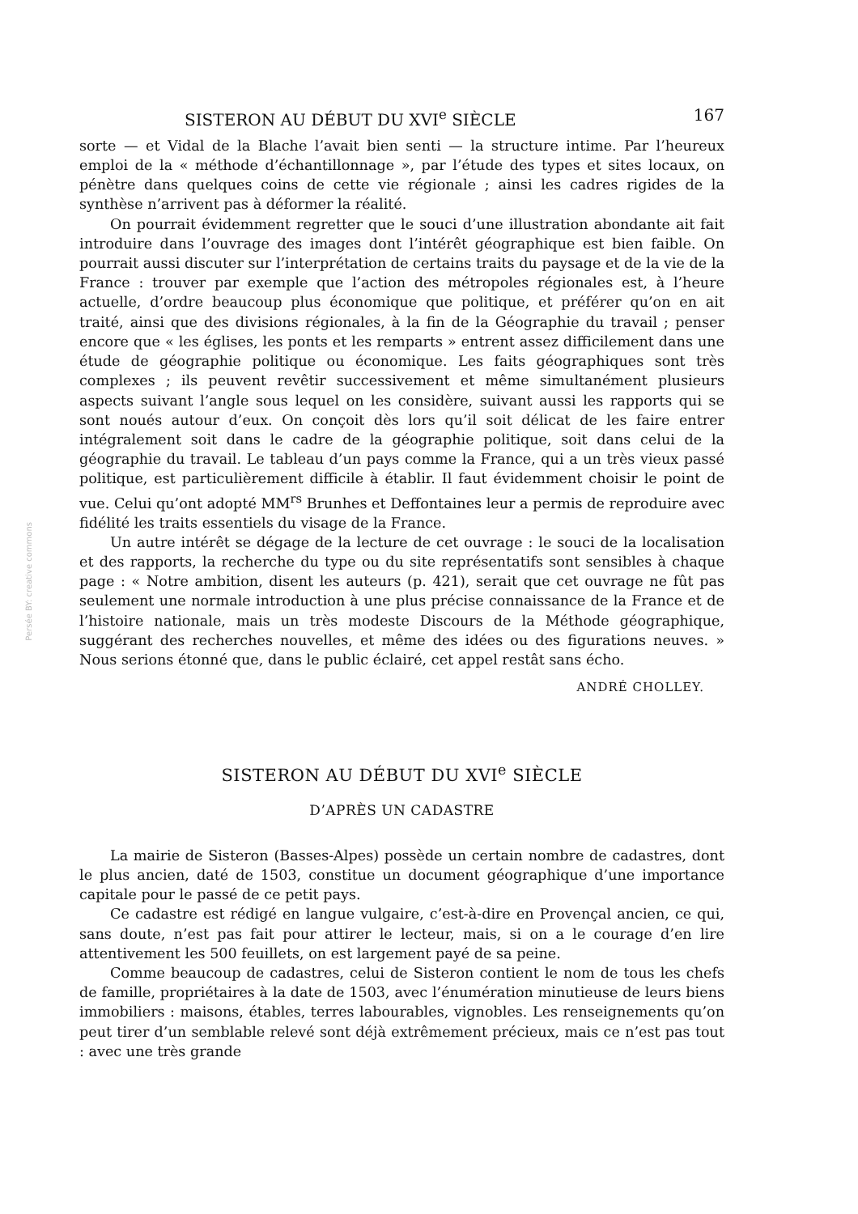Persée BY: creative commons
SISTERON AU DÉBUT DU XVI<sup>e</sup> SIÈCLE 167
sorte — et Vidal de la Blache l’avait bien senti — la structure intime. Par l’heureux emploi de la « méthode d’échantillonnage », par l’étude des types et sites locaux, on pénètre dans quelques coins de cette vie régionale ; ainsi les cadres rigides de la synthèse n’arrivent pas à déformer la réalité.
On pourrait évidemment regretter que le souci d’une illustration abondante ait fait introduire dans l’ouvrage des images dont l’intérêt géographique est bien faible. On pourrait aussi discuter sur l’interprétation de certains traits du paysage et de la vie de la France : trouver par exemple que l’action des métropoles régionales est, à l’heure actuelle, d’ordre beaucoup plus économique que politique, et préférer qu’on en ait traité, ainsi que des divisions régionales, à la fin de la Géographie du travail ; penser encore que « les églises, les ponts et les remparts » entrent assez difficilement dans une étude de géographie politique ou économique. Les faits géographiques sont très complexes ; ils peuvent revêtir successivement et même simultanément plusieurs aspects suivant l’angle sous lequel on les considère, suivant aussi les rapports qui se sont noués autour d’eux. On conçoit dès lors qu’il soit délicat de les faire entrer intégralement soit dans le cadre de la géographie politique, soit dans celui de la géographie du travail. Le tableau d’un pays comme la France, qui a un très vieux passé politique, est particulièrement difficile à établir. Il faut évidemment choisir le point de vue. Celui qu’ont adopté MM<sup>rs</sup> Brunhes et Deffontaines leur a permis de reproduire avec fidélité les traits essentiels du visage de la France.
Un autre intérêt se dégage de la lecture de cet ouvrage : le souci de la localisation et des rapports, la recherche du type ou du site représentatifs sont sensibles à chaque page : « Notre ambition, disent les auteurs (p. 421), serait que cet ouvrage ne fût pas seulement une normale introduction à une plus précise connaissance de la France et de l’histoire nationale, mais un très modeste Discours de la Méthode géographique, suggérant des recherches nouvelles, et même des idées ou des figurations neuves. » Nous serions étonné que, dans le public éclairé, cet appel restât sans écho.
ANDRÉ CHOLLEY.
SISTERON AU DÉBUT DU XVI<sup>e</sup> SIÈCLE
D’APRÈS UN CADASTRE
La mairie de Sisteron (Basses-Alpes) possède un certain nombre de cadastres, dont le plus ancien, daté de 1503, constitue un document géographique d’une importance capitale pour le passé de ce petit pays.
Ce cadastre est rédigé en langue vulgaire, c’est-à-dire en Provençal ancien, ce qui, sans doute, n’est pas fait pour attirer le lecteur, mais, si on a le courage d’en lire attentivement les 500 feuillets, on est largement payé de sa peine.
Comme beaucoup de cadastres, celui de Sisteron contient le nom de tous les chefs de famille, propriétaires à la date de 1503, avec l’énumération minutieuse de leurs biens immobiliers : maisons, étables, terres labourables, vignobles. Les renseignements qu’on peut tirer d’un semblable relevé sont déjà extrêmement précieux, mais ce n’est pas tout : avec une très grande